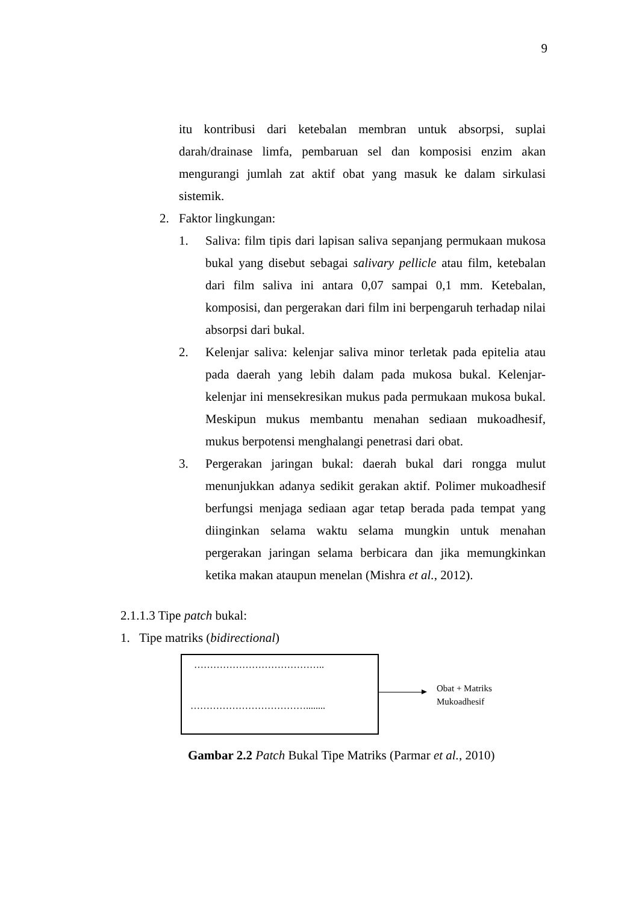9
itu kontribusi dari ketebalan membran untuk absorpsi, suplai darah/drainase limfa, pembaruan sel dan komposisi enzim akan mengurangi jumlah zat aktif obat yang masuk ke dalam sirkulasi sistemik.
2. Faktor lingkungan:
1. Saliva: film tipis dari lapisan saliva sepanjang permukaan mukosa bukal yang disebut sebagai salivary pellicle atau film, ketebalan dari film saliva ini antara 0,07 sampai 0,1 mm. Ketebalan, komposisi, dan pergerakan dari film ini berpengaruh terhadap nilai absorpsi dari bukal.
2. Kelenjar saliva: kelenjar saliva minor terletak pada epitelia atau pada daerah yang lebih dalam pada mukosa bukal. Kelenjar-kelenjar ini mensekresikan mukus pada permukaan mukosa bukal. Meskipun mukus membantu menahan sediaan mukoadhesif, mukus berpotensi menghalangi penetrasi dari obat.
3. Pergerakan jaringan bukal: daerah bukal dari rongga mulut menunjukkan adanya sedikit gerakan aktif. Polimer mukoadhesif berfungsi menjaga sediaan agar tetap berada pada tempat yang diinginkan selama waktu selama mungkin untuk menahan pergerakan jaringan selama berbicara dan jika memungkinkan ketika makan ataupun menelan (Mishra et al., 2012).
2.1.1.3 Tipe patch bukal:
1. Tipe matriks (bidirectional)
…………………………………..
………………………………........
Obat + Matriks
Mukoadhesif
Gambar 2.2 Patch Bukal Tipe Matriks (Parmar et al., 2010)